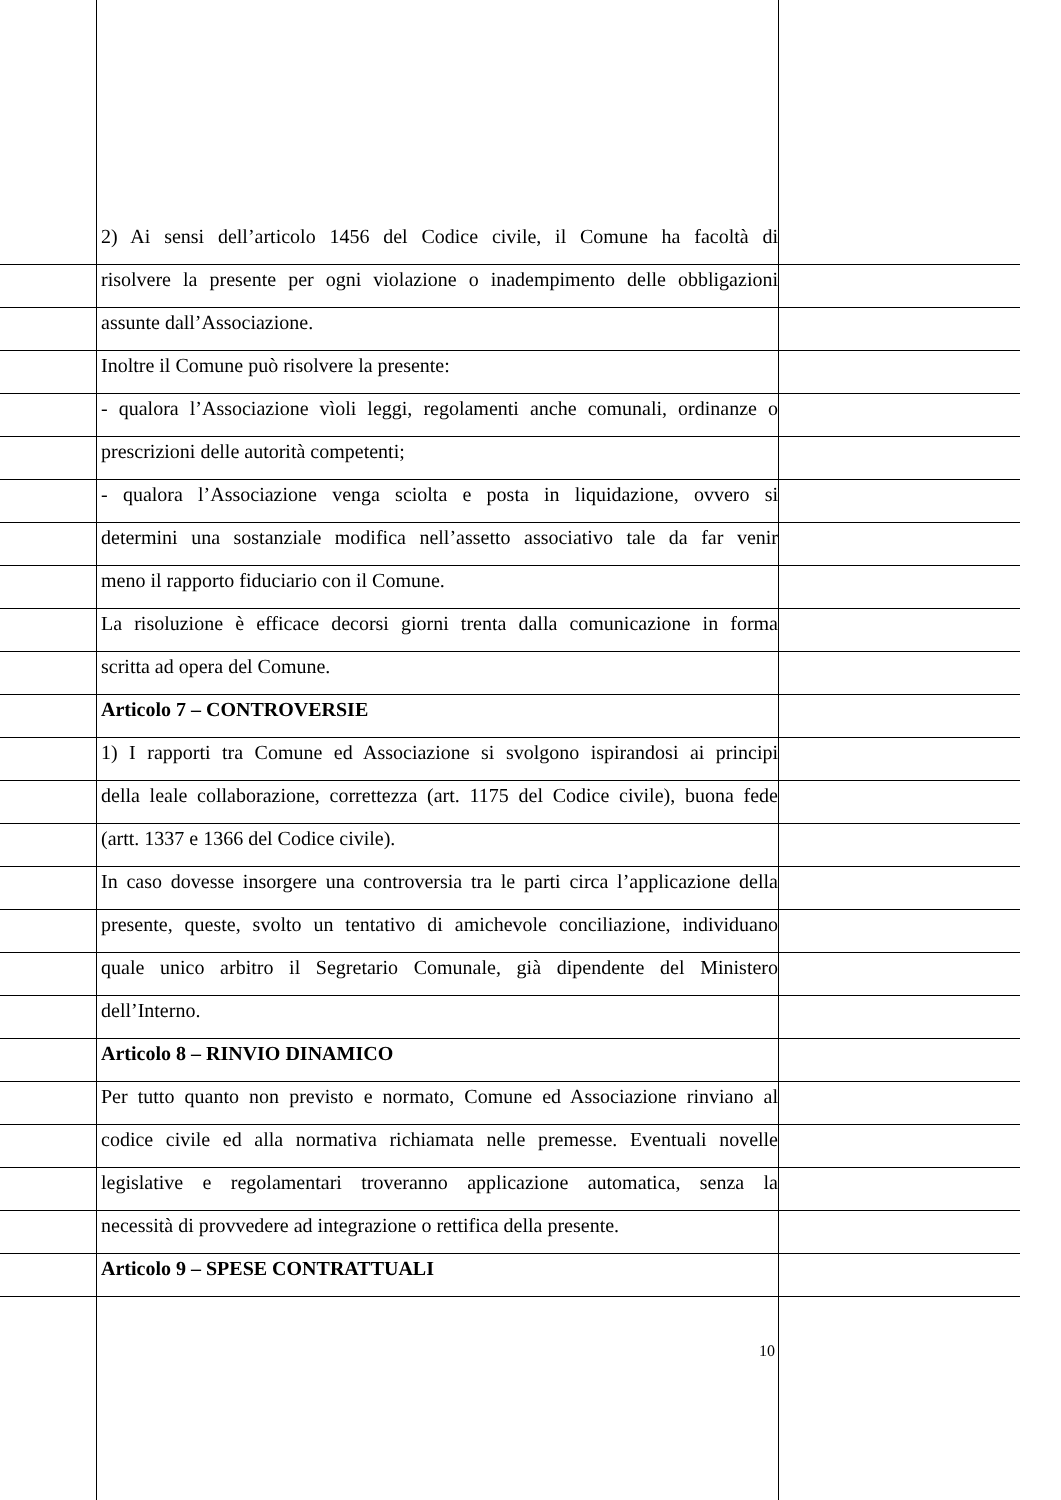2) Ai sensi dell’articolo 1456 del Codice civile, il Comune ha facoltà di
risolvere la presente per ogni violazione o inadempimento delle obbligazioni
assunte dall’Associazione.
Inoltre il Comune può risolvere la presente:
- qualora l’Associazione vìoli leggi, regolamenti anche comunali, ordinanze o
prescrizioni delle autorità competenti;
- qualora l’Associazione venga sciolta e posta in liquidazione, ovvero si
determini una sostanziale modifica nell’assetto associativo tale da far venir
meno il rapporto fiduciario con il Comune.
La risoluzione è efficace decorsi giorni trenta dalla comunicazione in forma
scritta ad opera del Comune.
Articolo 7 – CONTROVERSIE
1) I rapporti tra Comune ed Associazione si svolgono ispirandosi ai principi
della leale collaborazione, correttezza (art. 1175 del Codice civile), buona fede
(artt. 1337 e 1366 del Codice civile).
In caso dovesse insorgere una controversia tra le parti circa l’applicazione della
presente, queste, svolto un tentativo di amichevole conciliazione, individuano
quale unico arbitro il Segretario Comunale, già dipendente del Ministero
dell’Interno.
Articolo 8 – RINVIO DINAMICO
Per tutto quanto non previsto e normato, Comune ed Associazione rinviano al
codice civile ed alla normativa richiamata nelle premesse. Eventuali novelle
legislative e regolamentari troveranno applicazione automatica, senza la
necessità di provvedere ad integrazione o rettifica della presente.
Articolo 9 – SPESE CONTRATTUALI
10